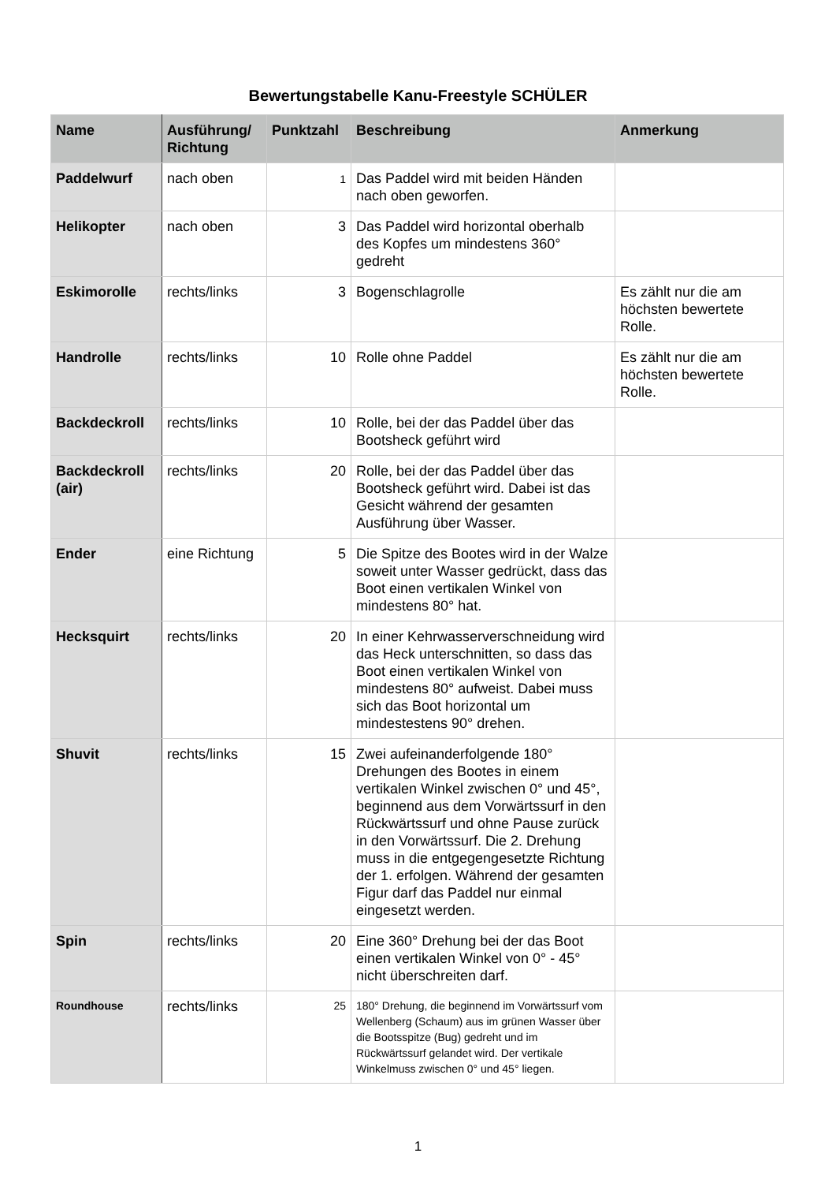Bewertungstabelle Kanu-Freestyle SCHÜLER
| Name | Ausführung/ Richtung | Punktzahl | Beschreibung | Anmerkung |
| --- | --- | --- | --- | --- |
| Paddelwurf | nach oben | 1 | Das Paddel wird mit beiden Händen nach oben geworfen. | |
| Helikopter | nach oben | 3 | Das Paddel wird horizontal oberhalb des Kopfes um mindestens 360° gedreht | |
| Eskimorolle | rechts/links | 3 | Bogenschlagrolle | Es zählt nur die am höchsten bewertete Rolle. |
| Handrolle | rechts/links | 10 | Rolle ohne Paddel | Es zählt nur die am höchsten bewertete Rolle. |
| Backdeckroll | rechts/links | 10 | Rolle, bei der das Paddel über das Bootsheck geführt wird | |
| Backdeckroll (air) | rechts/links | 20 | Rolle, bei der das Paddel über das Bootsheck geführt wird. Dabei ist das Gesicht während der gesamten Ausführung über Wasser. | |
| Ender | eine Richtung | 5 | Die Spitze des Bootes wird in der Walze soweit unter Wasser gedrückt, dass das Boot einen vertikalen Winkel von mindestens 80° hat. | |
| Hecksquirt | rechts/links | 20 | In einer Kehrwasserverschneidung wird das Heck unterschnitten, so dass das Boot einen vertikalen Winkel von mindestens 80° aufweist. Dabei muss sich das Boot horizontal um mindestestens 90° drehen. | |
| Shuvit | rechts/links | 15 | Zwei aufeinanderfolgende 180° Drehungen des Bootes in einem vertikalen Winkel zwischen 0° und 45°, beginnend aus dem Vorwärtssurf in den Rückwärtssurf und ohne Pause zurück in den Vorwärtssurf. Die 2. Drehung muss in die entgegengesetzte Richtung der 1. erfolgen. Während der gesamten Figur darf das Paddel nur einmal eingesetzt werden. | |
| Spin | rechts/links | 20 | Eine 360° Drehung bei der das Boot einen vertikalen Winkel von 0° - 45° nicht überschreiten darf. | |
| Roundhouse | rechts/links | 25 | 180° Drehung, die beginnend im Vorwärtssurf vom Wellenberg (Schaum) aus im grünen Wasser über die Bootsspitze (Bug) gedreht und im Rückwärtssurf gelandet wird. Der vertikale Winkelmuss zwischen 0° und 45° liegen. | |
1